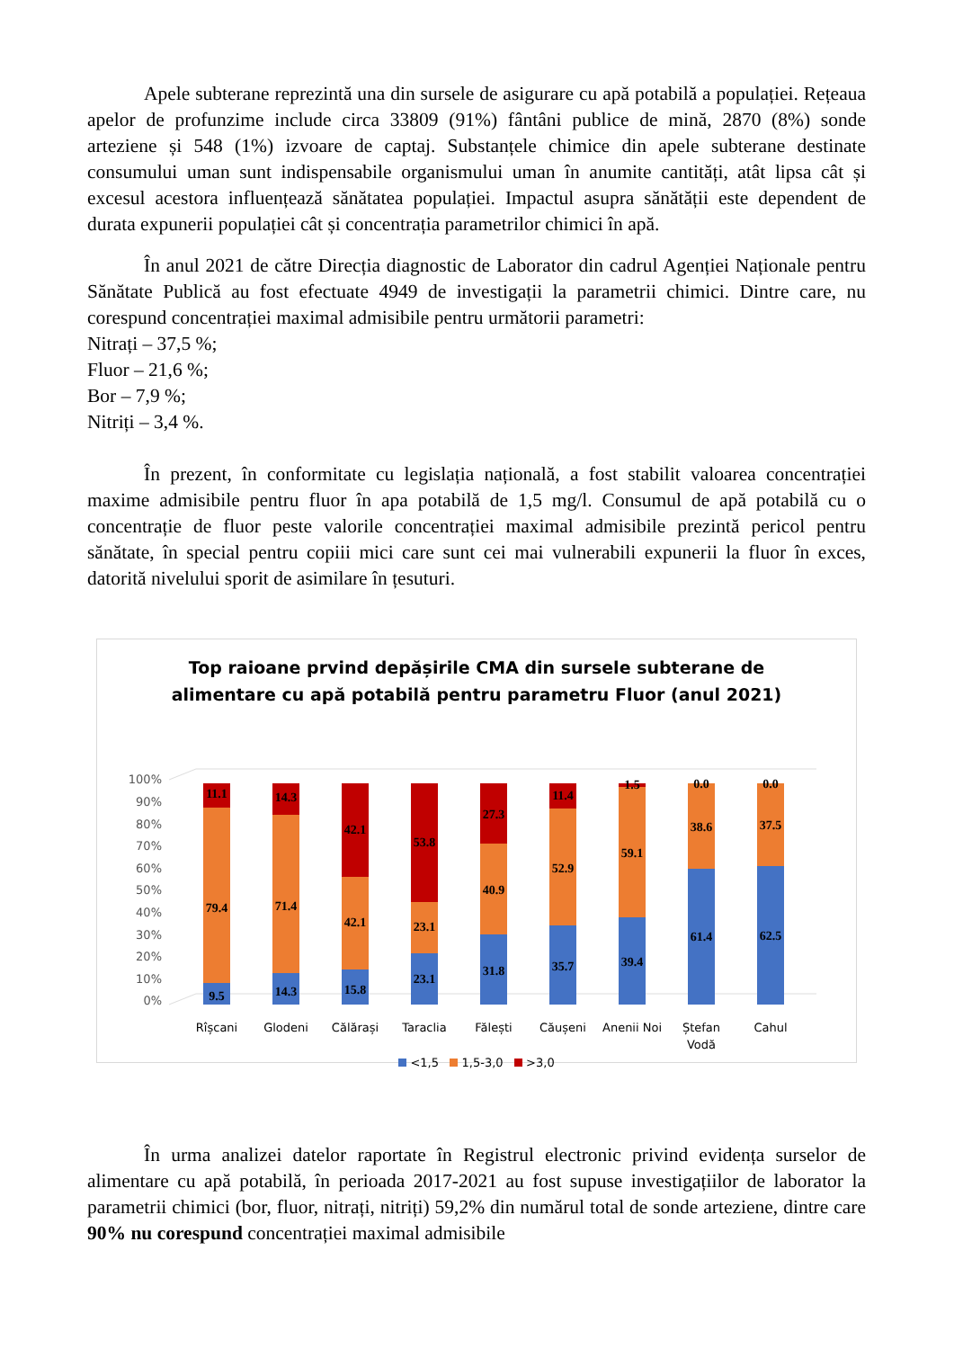Apele subterane reprezintă una din sursele de asigurare cu apă potabilă a populației. Rețeaua apelor de profunzime include circa 33809 (91%) fântâni publice de mină, 2870 (8%) sonde arteziene și 548 (1%) izvoare de captaj. Substanțele chimice din apele subterane destinate consumului uman sunt indispensabile organismului uman în anumite cantități, atât lipsa cât și excesul acestora influențează sănătatea populației. Impactul asupra sănătății este dependent de durata expunerii populației cât și concentrația parametrilor chimici în apă.
În anul 2021 de către Direcția diagnostic de Laborator din cadrul Agenției Naționale pentru Sănătate Publică au fost efectuate 4949 de investigații la parametrii chimici. Dintre care, nu corespund concentrației maximal admisibile pentru următorii parametri:
Nitrați – 37,5 %;
Fluor – 21,6 %;
Bor – 7,9 %;
Nitriți – 3,4 %.
În prezent, în conformitate cu legislația națională, a fost stabilit valoarea concentrației maxime admisibile pentru fluor în apa potabilă de 1,5 mg/l. Consumul de apă potabilă cu o concentrație de fluor peste valorile concentrației maximal admisibile prezintă pericol pentru sănătate, în special pentru copiii mici care sunt cei mai vulnerabili expunerii la fluor în exces, datorită nivelului sporit de asimilare în țesuturi.
Top raioane prvind depășirile CMA din sursele subterane de
alimentare cu apă potabilă pentru parametru Fluor (anul 2021)
100%
90%
80%
70%
60%
50%
40%
30%
20%
10%
0%
9.5
79.4
11.1
Rîșcani
14.3
71.4
14.3
Glodeni
15.8
42.1
42.1
Călărași
23.1
23.1
53.8
Taraclia
31.8
40.9
27.3
Fălești
35.7
52.9
11.4
Căușeni
39.4
59.1
1.5
Anenii Noi
61.4
38.6
0.0
Ștefan
Vodă
62.5
37.5
0.0
Cahul
<1,5 1,5-3,0 >3,0
În urma analizei datelor raportate în Registrul electronic privind evidența surselor de alimentare cu apă potabilă, în perioada 2017-2021 au fost supuse investigațiilor de laborator la parametrii chimici (bor, fluor, nitrați, nitriți) 59,2% din numărul total de sonde arteziene, dintre care 90% nu corespund concentrației maximal admisibile